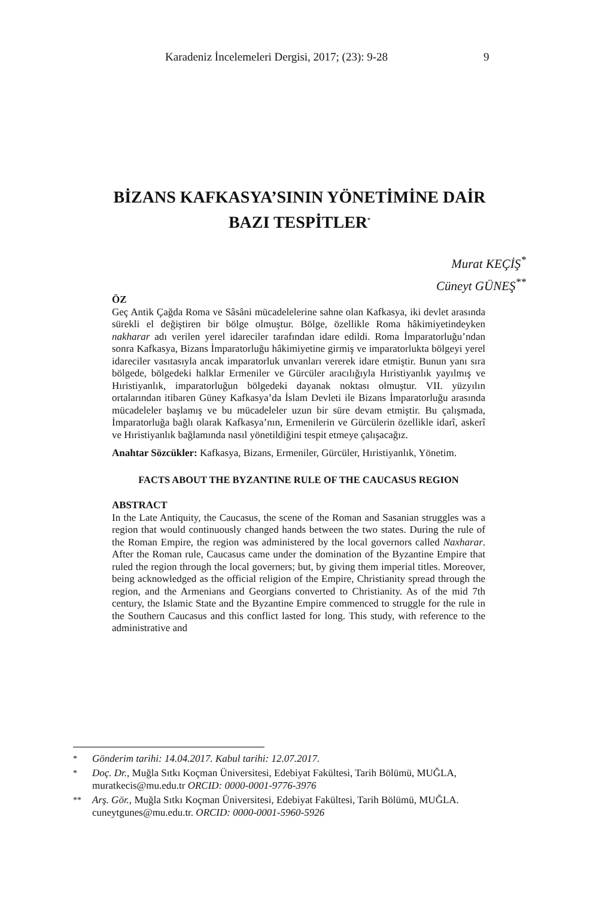Karadeniz İncelemeleri Dergisi, 2017; (23): 9-28 9
BİZANS KAFKASYA’SININ YÖNETİMİNE DAİR
BAZI TESPİTLER<sup>*</sup>
Murat KEÇİŞ<sup>*</sup>
Cüneyt GÜNEŞ<sup>**</sup>
ÖZ
Geç Antik Çağda Roma ve Sâsâni mücadelelerine sahne olan Kafkasya, iki devlet arasında sürekli el değiştiren bir bölge olmuştur. Bölge, özellikle Roma hâkimiyetindeyken nakharar adı verilen yerel idareciler tarafından idare edildi. Roma İmparatorluğu’ndan sonra Kafkasya, Bizans İmparatorluğu hâkimiyetine girmiş ve imparatorlukta bölgeyi yerel idareciler vasıtasıyla ancak imparatorluk unvanları vererek idare etmiştir. Bunun yanı sıra bölgede, bölgedeki halklar Ermeniler ve Gürcüler aracılığıyla Hıristiyanlık yayılmış ve Hıristiyanlık, imparatorluğun bölgedeki dayanak noktası olmuştur. VII. yüzyılın ortalarından itibaren Güney Kafkasya’da İslam Devleti ile Bizans İmparatorluğu arasında mücadeleler başlamış ve bu mücadeleler uzun bir süre devam etmiştir. Bu çalışmada, İmparatorluğa bağlı olarak Kafkasya’nın, Ermenilerin ve Gürcülerin özellikle idarî, askerî ve Hıristiyanlık bağlamında nasıl yönetildiğini tespit etmeye çalışacağız.
Anahtar Sözcükler: Kafkasya, Bizans, Ermeniler, Gürcüler, Hıristiyanlık, Yönetim.
FACTS ABOUT THE BYZANTINE RULE OF THE CAUCASUS REGION
ABSTRACT
In the Late Antiquity, the Caucasus, the scene of the Roman and Sasanian struggles was a region that would continuously changed hands between the two states. During the rule of the Roman Empire, the region was administered by the local governors called Naxharar. After the Roman rule, Caucasus came under the domination of the Byzantine Empire that ruled the region through the local governers; but, by giving them imperial titles. Moreover, being acknowledged as the official religion of the Empire, Christianity spread through the region, and the Armenians and Georgians converted to Christianity. As of the mid 7th century, the Islamic State and the Byzantine Empire commenced to struggle for the rule in the Southern Caucasus and this conflict lasted for long. This study, with reference to the administrative and
<sup>*</sup> Gönderim tarihi: 14.04.2017. Kabul tarihi: 12.07.2017.
<sup>*</sup> Doç. Dr., Muğla Sıtkı Koçman Üniversitesi, Edebiyat Fakültesi, Tarih Bölümü, MUĞLA, muratkecis@mu.edu.tr ORCID: 0000-0001-9776-3976
<sup>**</sup> Arş. Gör., Muğla Sıtkı Koçman Üniversitesi, Edebiyat Fakültesi, Tarih Bölümü, MUĞLA. cuneytgunes@mu.edu.tr. ORCID: 0000-0001-5960-5926